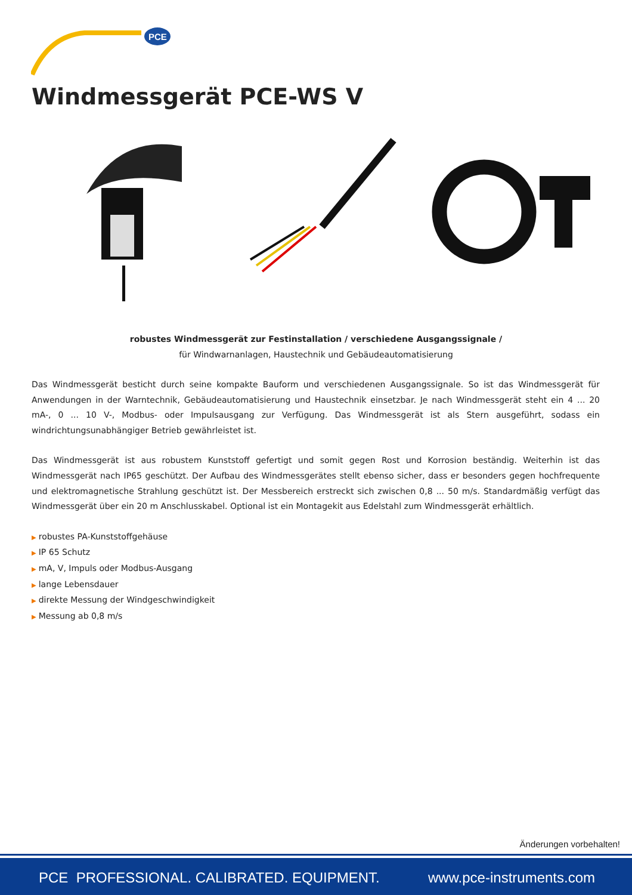PCE
Windmessgerät PCE-WS V
robustes Windmessgerät zur Festinstallation / verschiedene Ausgangssignale /
für Windwarnanlagen, Haustechnik und Gebäudeautomatisierung
Das Windmessgerät besticht durch seine kompakte Bauform und verschiedenen Ausgangssignale. So ist das Windmessgerät für Anwendungen in der Warntechnik, Gebäudeautomatisierung und Haustechnik einsetzbar. Je nach Windmessgerät steht ein 4 ... 20 mA-, 0 ... 10 V-, Modbus- oder Impulsausgang zur Verfügung. Das Windmessgerät ist als Stern ausgeführt, sodass ein windrichtungsunabhängiger Betrieb gewährleistet ist.
Das Windmessgerät ist aus robustem Kunststoff gefertigt und somit gegen Rost und Korrosion beständig. Weiterhin ist das Windmessgerät nach IP65 geschützt. Der Aufbau des Windmessgerätes stellt ebenso sicher, dass er besonders gegen hochfrequente und elektromagnetische Strahlung geschützt ist. Der Messbereich erstreckt sich zwischen 0,8 ... 50 m/s. Standardmäßig verfügt das Windmessgerät über ein 20 m Anschlusskabel. Optional ist ein Montagekit aus Edelstahl zum Windmessgerät erhältlich.
▶ robustes PA-Kunststoffgehäuse
▶ IP 65 Schutz
▶ mA, V, Impuls oder Modbus-Ausgang
▶ lange Lebensdauer
▶ direkte Messung der Windgeschwindigkeit
▶ Messung ab 0,8 m/s
Änderungen vorbehalten!
PCE PROFESSIONAL. CALIBRATED. EQUIPMENT. www.pce-instruments.com